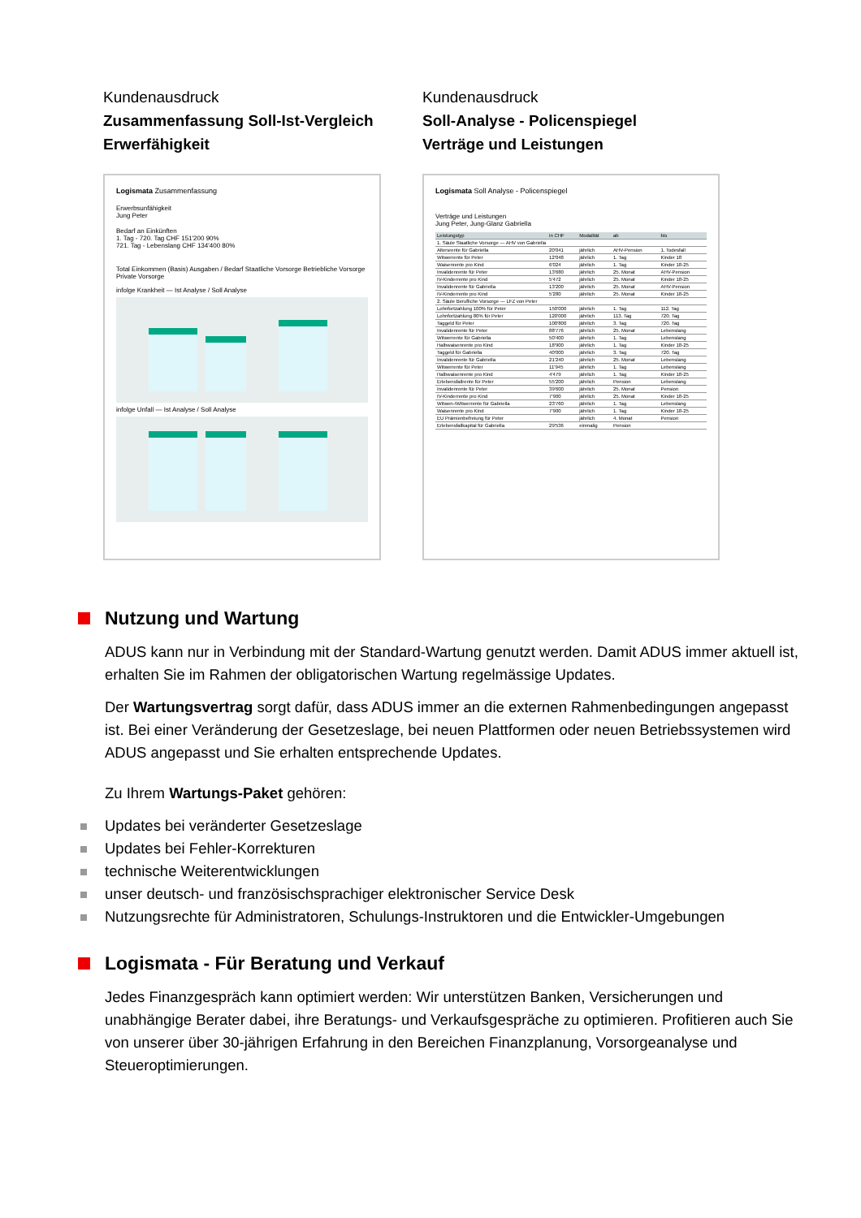Kundenausdruck
Zusammenfassung Soll-Ist-Vergleich
Erwerfähigkeit
Logismata Zusammenfassung
Erwerbsunfähigkeit
Jung Peter
Bedarf an Einkünften
1. Tag - 720. Tag CHF 151'200 90%
721. Tag - Lebenslang CHF 134'400 80%
Total Einkommen (Basis) Ausgaben / Bedarf Staatliche Vorsorge Betriebliche Vorsorge Private Vorsorge
infolge Krankheit — Ist Analyse / Soll Analyse
infolge Unfall — Ist Analyse / Soll Analyse
Kundenausdruck
Soll-Analyse - Policenspiegel
Verträge und Leistungen
Logismata Soll Analyse - Policenspiegel
Verträge und Leistungen
Jung Peter, Jung-Glanz Gabriella
| Leistungstyp | in CHF | Modalität | ab | bis |
| --- | --- | --- | --- | --- |
| 1. Säule Staatliche Vorsorge — AHV von Gabriella | | | | |
| Altersrente für Gabriella | 20'041 | jährlich | AHV-Pension | 1. Todesfall |
| Witwerrente für Peter | 12'048 | jährlich | 1. Tag | Kinder 18 |
| Waisenrente pro Kind | 6'024 | jährlich | 1. Tag | Kinder 18-25 |
| Invalidenrente für Peter | 13'680 | jährlich | 25. Monat | AHV-Pension |
| IV-Kinderrente pro Kind | 5'472 | jährlich | 25. Monat | Kinder 18-25 |
| Invalidenrente für Gabriella | 13'200 | jährlich | 25. Monat | AHV-Pension |
| IV-Kinderrente pro Kind | 5'280 | jährlich | 25. Monat | Kinder 18-25 |
| 2. Säule Berufliche Vorsorge — LFZ von Peter | | | | |
| Lohnfortzahlung 100% für Peter | 150'000 | jährlich | 1. Tag | 112. Tag |
| Lohnfortzahlung 80% für Peter | 120'000 | jährlich | 113. Tag | 720. Tag |
| Taggeld für Peter | 100'800 | jährlich | 3. Tag | 720. Tag |
| Invalidenrente für Peter | 88'776 | jährlich | 25. Monat | Lebenslang |
| Witwerrente für Gabriella | 50'400 | jährlich | 1. Tag | Lebenslang |
| Halbwaisenrente pro Kind | 18'900 | jährlich | 1. Tag | Kinder 18-25 |
| Taggeld für Gabriella | 40'000 | jährlich | 3. Tag | 720. Tag |
| Invalidenrente für Gabriella | 21'240 | jährlich | 25. Monat | Lebenslang |
| Witwerrente für Peter | 11'945 | jährlich | 1. Tag | Lebenslang |
| Halbwaisenrente pro Kind | 4'479 | jährlich | 1. Tag | Kinder 18-25 |
| Erlebensfallrente für Peter | 55'200 | jährlich | Pension | Lebenslang |
| Invalidenrente für Peter | 39'600 | jährlich | 25. Monat | Pension |
| IV-Kinderrente pro Kind | 7'900 | jährlich | 25. Monat | Kinder 18-25 |
| Witwen-/Witwerrente für Gabriella | 23'760 | jährlich | 1. Tag | Lebenslang |
| Waisenrente pro Kind | 7'900 | jährlich | 1. Tag | Kinder 18-25 |
| EU Prämienbefreiung für Peter | | jährlich | 4. Monat | Pension |
| Erlebensfallkapital für Gabriella | 29'536 | einmalig | Pension | |
Nutzung und Wartung
ADUS kann nur in Verbindung mit der Standard-Wartung genutzt werden. Damit ADUS immer aktuell ist, erhalten Sie im Rahmen der obligatorischen Wartung regelmässige Updates.
Der Wartungsvertrag sorgt dafür, dass ADUS immer an die externen Rahmenbedingungen angepasst ist. Bei einer Veränderung der Gesetzeslage, bei neuen Plattformen oder neuen Betriebssystemen wird ADUS angepasst und Sie erhalten entsprechende Updates.
Zu Ihrem Wartungs-Paket gehören:
Updates bei veränderter Gesetzeslage
Updates bei Fehler-Korrekturen
technische Weiterentwicklungen
unser deutsch- und französischsprachiger elektronischer Service Desk
Nutzungsrechte für Administratoren, Schulungs-Instruktoren und die Entwickler-Umgebungen
Logismata - Für Beratung und Verkauf
Jedes Finanzgespräch kann optimiert werden: Wir unterstützen Banken, Versicherungen und unabhängige Berater dabei, ihre Beratungs- und Verkaufsgespräche zu optimieren. Profitieren auch Sie von unserer über 30-jährigen Erfahrung in den Bereichen Finanzplanung, Vorsorgeanalyse und Steueroptimierungen.